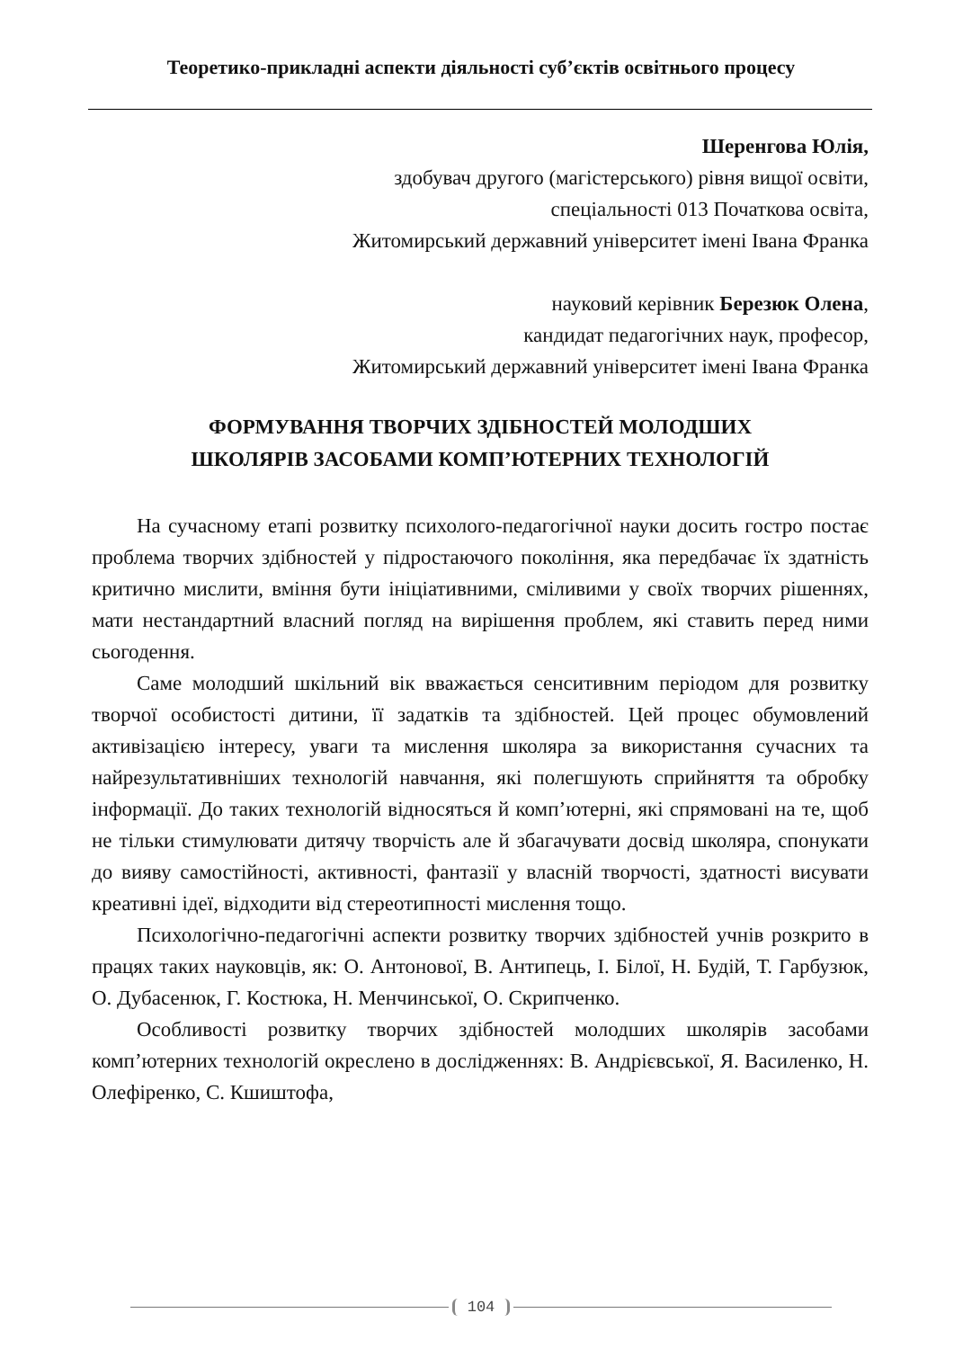Теоретико-прикладні аспекти діяльності суб’єктів освітнього процесу
Шеренгова Юлія,
здобувач другого (магістерського) рівня вищої освіти,
спеціальності 013 Початкова освіта,
Житомирський державний університет імені Івана Франка
науковий керівник Березюк Олена,
кандидат педагогічних наук, професор,
Житомирський державний університет імені Івана Франка
ФОРМУВАННЯ ТВОРЧИХ ЗДІБНОСТЕЙ МОЛОДШИХ
ШКОЛЯРІВ ЗАСОБАМИ КОМП’ЮТЕРНИХ ТЕХНОЛОГІЙ
На сучасному етапі розвитку психолого-педагогічної науки досить гостро постає проблема творчих здібностей у підростаючого покоління, яка передбачає їх здатність критично мислити, вміння бути ініціативними, сміливими у своїх творчих рішеннях, мати нестандартний власний погляд на вирішення проблем, які ставить перед ними сьогодення.
Саме молодший шкільний вік вважається сенситивним періодом для розвитку творчої особистості дитини, її задатків та здібностей. Цей процес обумовлений активізацією інтересу, уваги та мислення школяра за використання сучасних та найрезультативніших технологій навчання, які полегшують сприйняття та обробку інформації. До таких технологій відносяться й комп’ютерні, які спрямовані на те, щоб не тільки стимулювати дитячу творчість але й збагачувати досвід школяра, спонукати до вияву самостійності, активності, фантазії у власній творчості, здатності висувати креативні ідеї, відходити від стереотипності мислення тощо.
Психологічно-педагогічні аспекти розвитку творчих здібностей учнів розкрито в працях таких науковців, як: О. Антонової, В. Антипець, І. Білої, Н. Будій, Т. Гарбузюк, О. Дубасенюк, Г. Костюка, Н. Менчинської, О. Скрипченко.
Особливості розвитку творчих здібностей молодших школярів засобами комп’ютерних технологій окреслено в дослідженнях: В. Андрієвської, Я. Василенко, Н. Олефіренко, С. Кшиштофа,
104